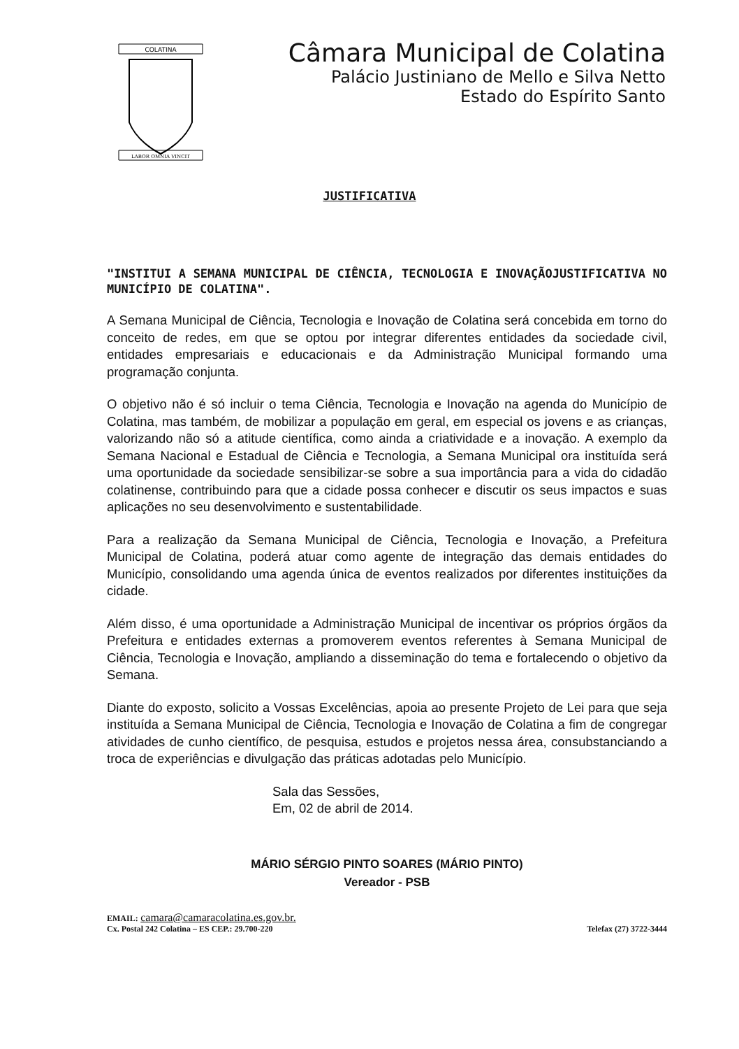COLATINA
LABOR OMNIA VINCIT
Câmara Municipal de Colatina
Palácio Justiniano de Mello e Silva Netto
Estado do Espírito Santo
JUSTIFICATIVA
"INSTITUI A SEMANA MUNICIPAL DE CIÊNCIA, TECNOLOGIA E INOVAÇÃOJUSTIFICATIVA NO MUNICÍPIO DE COLATINA".
A Semana Municipal de Ciência, Tecnologia e Inovação de Colatina será concebida em torno do conceito de redes, em que se optou por integrar diferentes entidades da sociedade civil, entidades empresariais e educacionais e da Administração Municipal formando uma programação conjunta.
O objetivo não é só incluir o tema Ciência, Tecnologia e Inovação na agenda do Município de Colatina, mas também, de mobilizar a população em geral, em especial os jovens e as crianças, valorizando não só a atitude científica, como ainda a criatividade e a inovação. A exemplo da Semana Nacional e Estadual de Ciência e Tecnologia, a Semana Municipal ora instituída será uma oportunidade da sociedade sensibilizar-se sobre a sua importância para a vida do cidadão colatinense, contribuindo para que a cidade possa conhecer e discutir os seus impactos e suas aplicações no seu desenvolvimento e sustentabilidade.
Para a realização da Semana Municipal de Ciência, Tecnologia e Inovação, a Prefeitura Municipal de Colatina, poderá atuar como agente de integração das demais entidades do Município, consolidando uma agenda única de eventos realizados por diferentes instituições da cidade.
Além disso, é uma oportunidade a Administração Municipal de incentivar os próprios órgãos da Prefeitura e entidades externas a promoverem eventos referentes à Semana Municipal de Ciência, Tecnologia e Inovação, ampliando a disseminação do tema e fortalecendo o objetivo da Semana.
Diante do exposto, solicito a Vossas Excelências, apoia ao presente Projeto de Lei para que seja instituída a Semana Municipal de Ciência, Tecnologia e Inovação de Colatina a fim de congregar atividades de cunho científico, de pesquisa, estudos e projetos nessa área, consubstanciando a troca de experiências e divulgação das práticas adotadas pelo Município.
Sala das Sessões,
Em, 02 de abril de 2014.
MÁRIO SÉRGIO PINTO SOARES (MÁRIO PINTO)
Vereador - PSB
EMAIL: camara@camaracolatina.es.gov.br.
Cx. Postal 242 Colatina – ES CEP.: 29.700-220 Telefax (27) 3722-3444